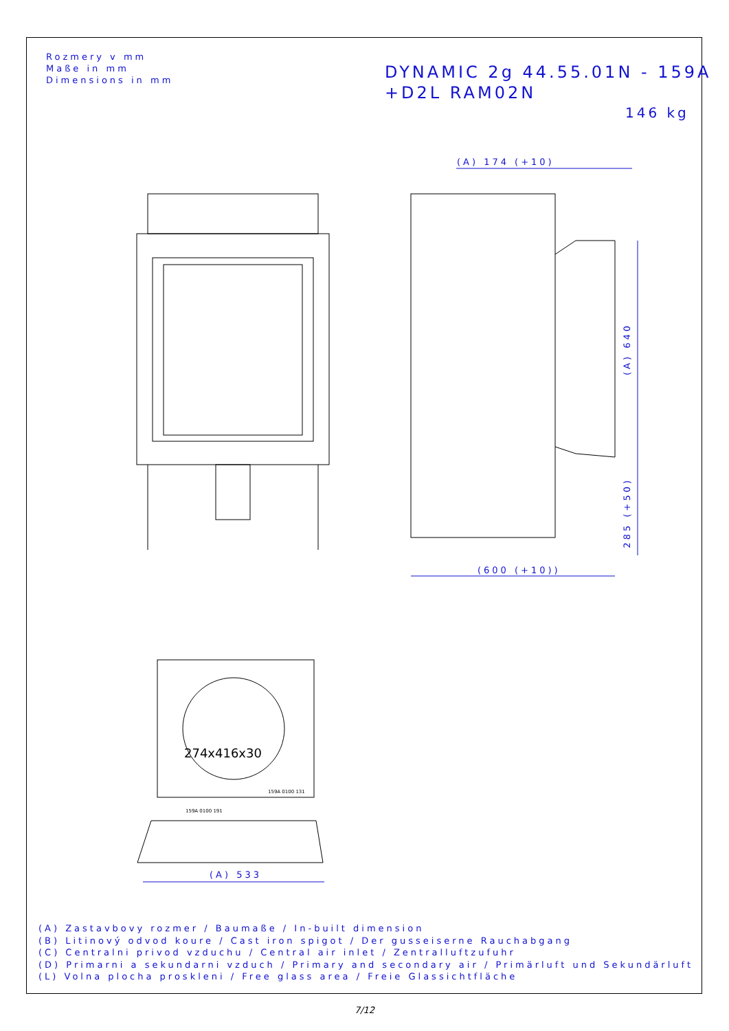Rozmery v mm
Maße in mm
Dimensions in mm
DYNAMIC 2g 44.55.01N - 159A
+D2L RAM02N
146 kg
(A) 174 (+10)
(600 (+10))
(A) 640
285 (+50)
(A) 533
159A 0100 131
159A 0100 191
274x416x30
(A) Zastavbovy rozmer / Baumaße / In-built dimension
(B) Litinový odvod koure / Cast iron spigot / Der gusseiserne Rauchabgang
(C) Centralni privod vzduchu / Central air inlet / Zentralluftzufuhr
(D) Primarni a sekundarni vzduch / Primary and secondary air / Primärluft und Sekundärluft
(L) Volna plocha proskleni / Free glass area / Freie Glassichtfläche
7/12